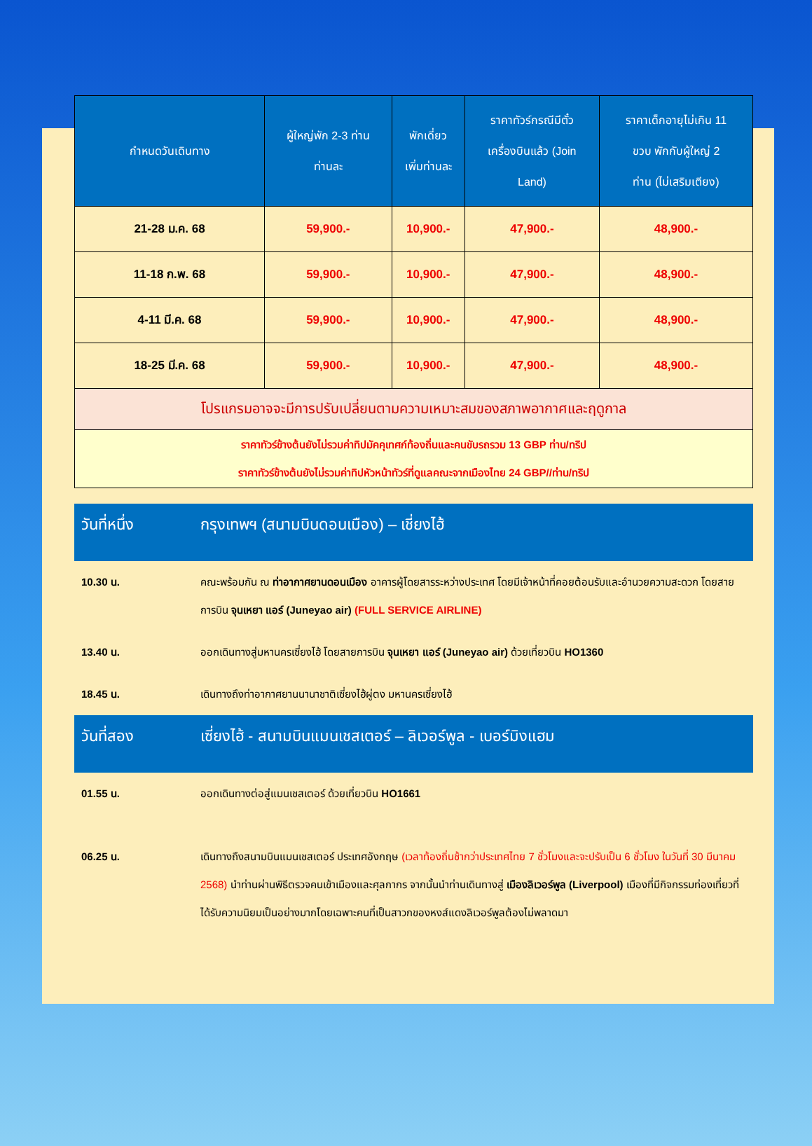| กำหนดวันเดินทาง | ผู้ใหญ่พัก 2-3 ท่าน ท่านละ | พักเดี่ยว เพิ่มท่านละ | ราคาทัวร์กรณีมีตั๋ว เครื่องบินแล้ว (Join Land) | ราคาเด็กอายุไม่เกิน 11 ขวบ พักกับผู้ใหญ่ 2 ท่าน (ไม่เสริมเตียง) |
| --- | --- | --- | --- | --- |
| 21-28 ม.ค. 68 | 59,900.- | 10,900.- | 47,900.- | 48,900.- |
| 11-18 ก.พ. 68 | 59,900.- | 10,900.- | 47,900.- | 48,900.- |
| 4-11 มี.ค. 68 | 59,900.- | 10,900.- | 47,900.- | 48,900.- |
| 18-25 มี.ค. 68 | 59,900.- | 10,900.- | 47,900.- | 48,900.- |
| โปรแกรมอาจจะมีการปรับเปลี่ยนตามความเหมาะสมของสภาพอากาศและฤดูกาล | | | | |
| ราคาทัวร์ข้างต้นยังไม่รวมค่าทิปมัคคุเทศก์ท้องถิ่นและคนขับรถรวม 13 GBP ท่าน/ทริป ราคาทัวร์ข้างต้นยังไม่รวมค่าทิปหัวหน้าทัวร์ที่ดูแลคณะจากเมืองไทย 24 GBP//ท่าน/ทริป | | | | |
วันที่หนึ่ง กรุงเทพฯ (สนามบินดอนเมือง) – เชี่ยงไฮ้
10.30 น. คณะพร้อมกัน ณ ท่าอากาศยานดอนเมือง อาคารผู้โดยสารระหว่างประเทศ โดยมีเจ้าหน้าที่คอยต้อนรับและอำนวยความสะดวก โดยสายการบิน จุนเหยา แอร์ (Juneyao air) (FULL SERVICE AIRLINE)
13.40 น. ออกเดินทางสู่มหานครเซี่ยงไฮ้ โดยสายการบิน จุนเหยา แอร์ (Juneyao air) ด้วยเที่ยวบิน HO1360
18.45 น. เดินทางถึงท่าอากาศยานนานาชาติเซี่ยงไฮ้ผู่ตง มหานครเซี่ยงไฮ้
วันที่สอง เซี่ยงไฮ้ - สนามบินแมนเชสเตอร์ – ลิเวอร์พูล - เบอร์มิงแฮม
01.55 น. ออกเดินทางต่อสู่แมนเชสเตอร์ ด้วยเที่ยวบิน HO1661
06.25 น. เดินทางถึงสนามบินแมนเชสเตอร์ ประเทศอังกฤษ (เวลาท้องถิ่นช้ากว่าประเทศไทย 7 ชั่วโมงและจะปรับเป็น 6 ชั่วโมง ในวันที่ 30 มีนาคม 2568) นำท่านผ่านพิธีตรวจคนเข้าเมืองและศุลกากร จากนั้นนำท่านเดินทางสู่ เมืองลิเวอร์พูล (Liverpool) เมืองที่มีกิจกรรมท่องเที่ยวที่ได้รับความนิยมเป็นอย่างมากโดยเฉพาะคนที่เป็นสาวกของหงส์แดงลิเวอร์พูลต้องไม่พลาดมา